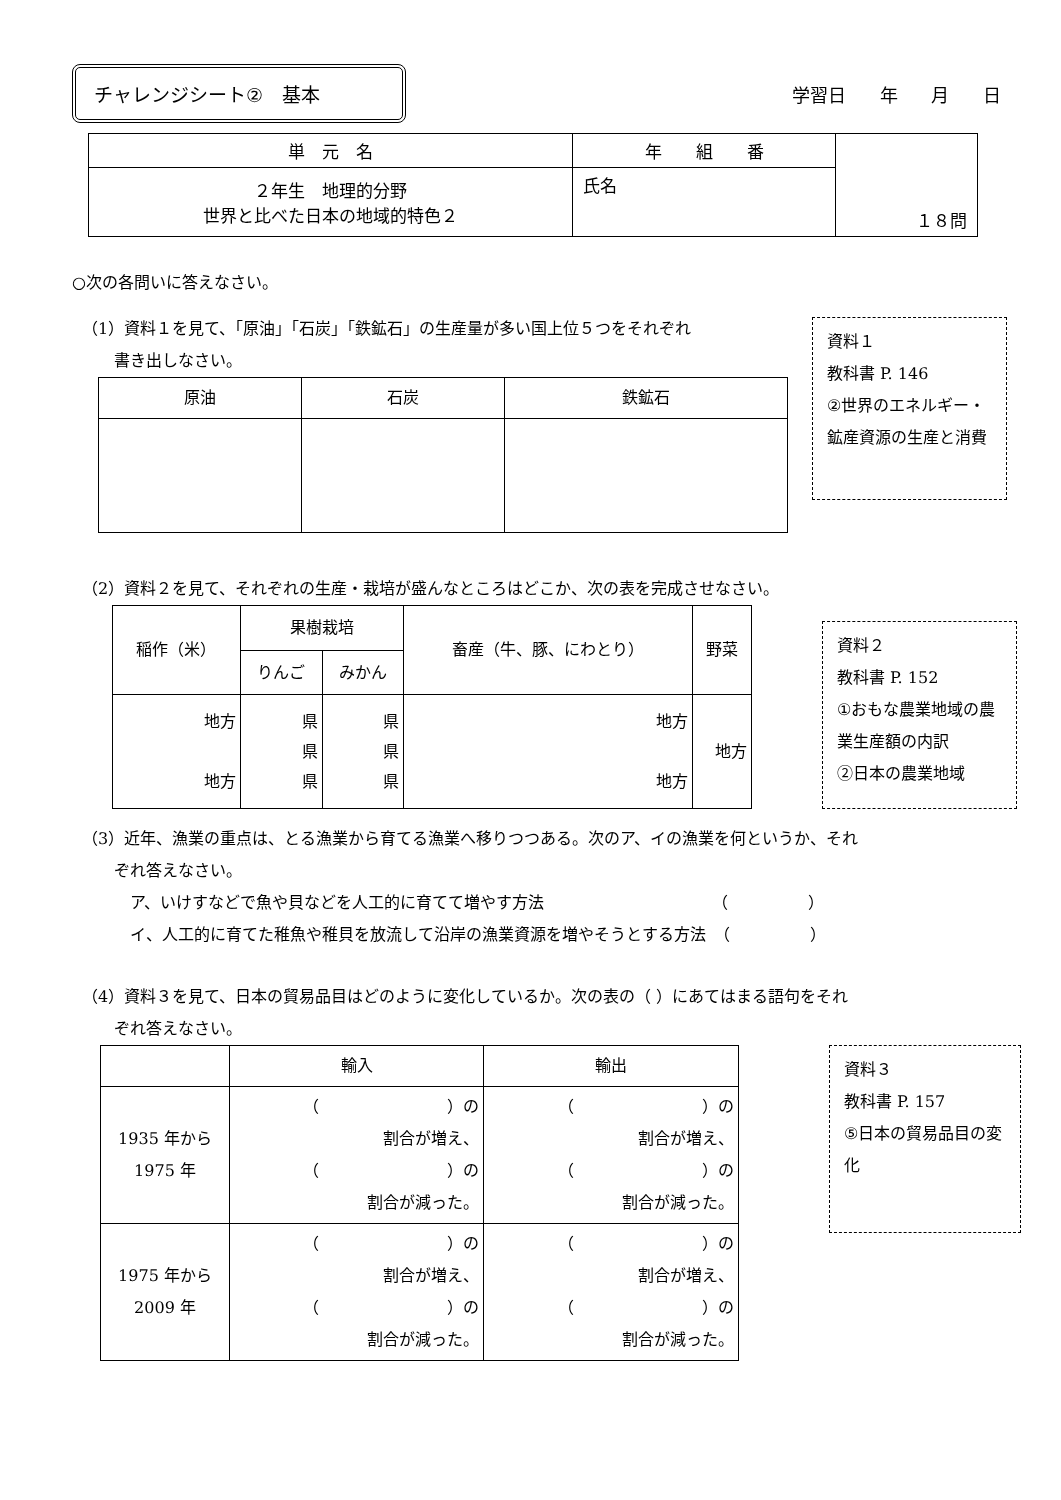チャレンジシート②　基本
学習日 年 月 日
| 単 元 名 | 年 組 番 | １８問 |
| ２年生 地理的分野 世界と比べた日本の地域的特色２ | 氏名 | |
○次の各問いに答えなさい。
（1）資料１を見て、「原油」「石炭」「鉄鉱石」の生産量が多い国上位５つをそれぞれ
　　書き出しなさい。
| 原油 | 石炭 | 鉄鉱石 |
| --- | --- | --- |
資料１
教科書 P. 146
②世界のエネルギー・鉱産資源の生産と消費
（2）資料２を見て、それぞれの生産・栽培が盛んなところはどこか、次の表を完成させなさい。
| 稲作（米） | 果樹栽培 | | 畜産（牛、豚、にわとり） | 野菜 |
| --- | --- | --- | --- | --- |
| | りんご | みかん | | |
| 地方 地方 | 県 県 県 | 県 県 県 | 地方 地方 | 地方 |
資料２
教科書 P. 152
①おもな農業地域の農業生産額の内訳
②日本の農業地域
（3）近年、漁業の重点は、とる漁業から育てる漁業へ移りつつある。次のア、イの漁業を何というか、それ
　　ぞれ答えなさい。
　　　ア、いけすなどで魚や貝などを人工的に育てて増やす方法　　　　　　　　　　　（　　　　　）
　　　イ、人工的に育てた稚魚や稚貝を放流して沿岸の漁業資源を増やそうとする方法　（　　　　　）
（4）資料３を見て、日本の貿易品目はどのように変化しているか。次の表の（ ）にあてはまる語句をそれ
　　ぞれ答えなさい。
| | 輸入 | 輸出 |
| --- | --- | --- |
| 1935 年から 1975 年 | （ ）の 割合が増え、 （ ）の 割合が減った。 | （ ）の 割合が増え、 （ ）の 割合が減った。 |
| 1975 年から 2009 年 | （ ）の 割合が増え、 （ ）の 割合が減った。 | （ ）の 割合が増え、 （ ）の 割合が減った。 |
資料３
教科書 P. 157
⑤日本の貿易品目の変化